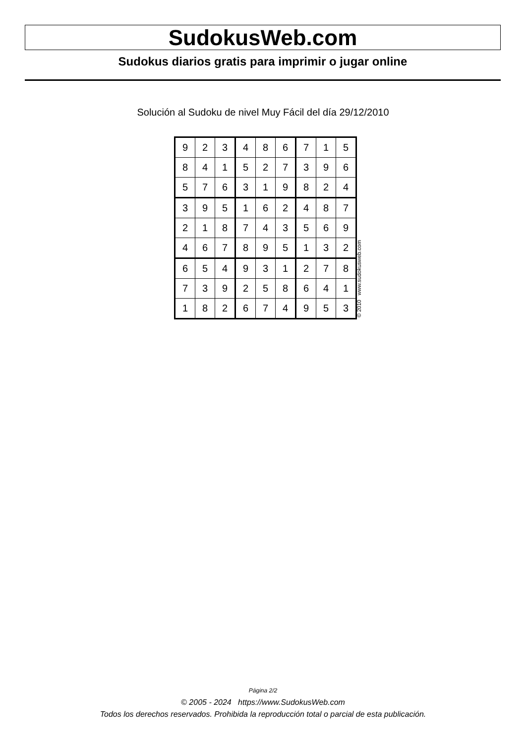SudokusWeb.com
Sudokus diarios gratis para imprimir o jugar online
Solución al Sudoku de nivel Muy Fácil del día 29/12/2010
| 9 | 2 | 3 | 4 | 8 | 6 | 7 | 1 | 5 |
| 8 | 4 | 1 | 5 | 2 | 7 | 3 | 9 | 6 |
| 5 | 7 | 6 | 3 | 1 | 9 | 8 | 2 | 4 |
| 3 | 9 | 5 | 1 | 6 | 2 | 4 | 8 | 7 |
| 2 | 1 | 8 | 7 | 4 | 3 | 5 | 6 | 9 |
| 4 | 6 | 7 | 8 | 9 | 5 | 1 | 3 | 2 |
| 6 | 5 | 4 | 9 | 3 | 1 | 2 | 7 | 8 |
| 7 | 3 | 9 | 2 | 5 | 8 | 6 | 4 | 1 |
| 1 | 8 | 2 | 6 | 7 | 4 | 9 | 5 | 3 |
© 2010 www.sudokusweb.com
Página 2/2
© 2005 - 2024 https://www.SudokusWeb.com
Todos los derechos reservados. Prohibida la reproducción total o parcial de esta publicación.